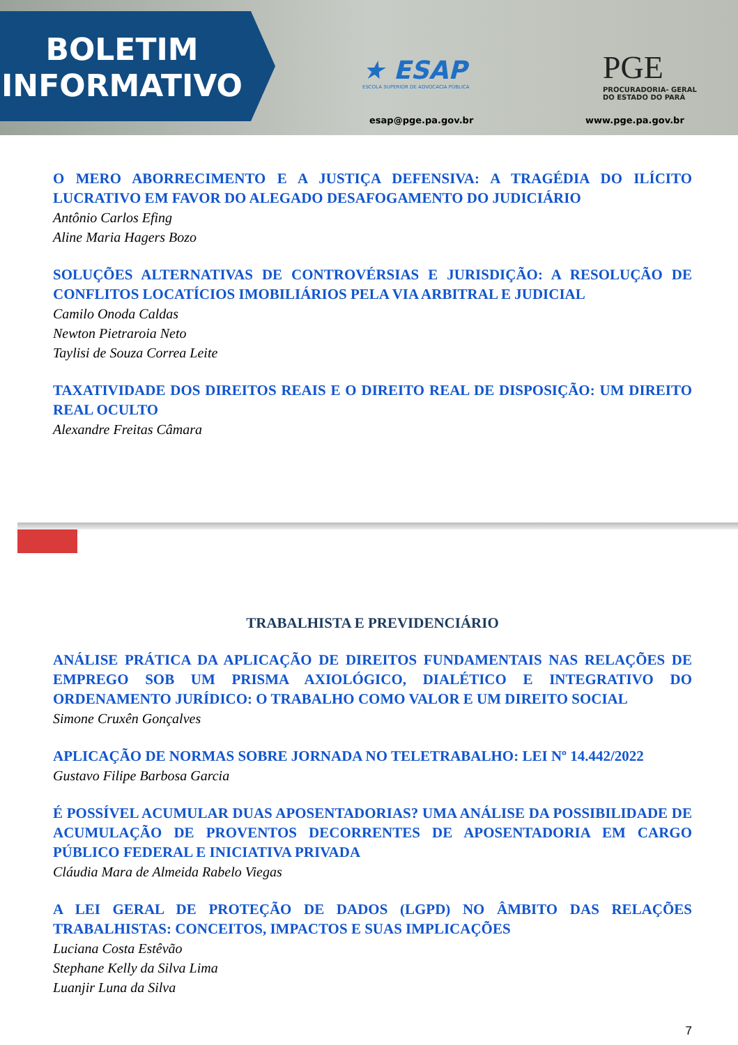BOLETIM
INFORMATIVO
★ ESAP
ESCOLA SUPERIOR DE ADVOCACIA PÚBLICA
PGE
PROCURADORIA- GERAL
DO ESTADO DO PARÁ
esap@pge.pa.gov.br www.pge.pa.gov.br
O MERO ABORRECIMENTO E A JUSTIÇA DEFENSIVA: A TRAGÉDIA DO ILÍCITO LUCRATIVO EM FAVOR DO ALEGADO DESAFOGAMENTO DO JUDICIÁRIO
Antônio Carlos Efing
Aline Maria Hagers Bozo
SOLUÇÕES ALTERNATIVAS DE CONTROVÉRSIAS E JURISDIÇÃO: A RESOLUÇÃO DE CONFLITOS LOCATÍCIOS IMOBILIÁRIOS PELA VIA ARBITRAL E JUDICIAL
Camilo Onoda Caldas
Newton Pietraroia Neto
Taylisi de Souza Correa Leite
TAXATIVIDADE DOS DIREITOS REAIS E O DIREITO REAL DE DISPOSIÇÃO: UM DIREITO REAL OCULTO
Alexandre Freitas Câmara
TRABALHISTA E PREVIDENCIÁRIO
ANÁLISE PRÁTICA DA APLICAÇÃO DE DIREITOS FUNDAMENTAIS NAS RELAÇÕES DE EMPREGO SOB UM PRISMA AXIOLÓGICO, DIALÉTICO E INTEGRATIVO DO ORDENAMENTO JURÍDICO: O TRABALHO COMO VALOR E UM DIREITO SOCIAL
Simone Cruxên Gonçalves
APLICAÇÃO DE NORMAS SOBRE JORNADA NO TELETRABALHO: LEI Nº 14.442/2022
Gustavo Filipe Barbosa Garcia
É POSSÍVEL ACUMULAR DUAS APOSENTADORIAS? UMA ANÁLISE DA POSSIBILIDADE DE ACUMULAÇÃO DE PROVENTOS DECORRENTES DE APOSENTADORIA EM CARGO PÚBLICO FEDERAL E INICIATIVA PRIVADA
Cláudia Mara de Almeida Rabelo Viegas
A LEI GERAL DE PROTEÇÃO DE DADOS (LGPD) NO ÂMBITO DAS RELAÇÕES TRABALHISTAS: CONCEITOS, IMPACTOS E SUAS IMPLICAÇÕES
Luciana Costa Estêvão
Stephane Kelly da Silva Lima
Luanjir Luna da Silva
7